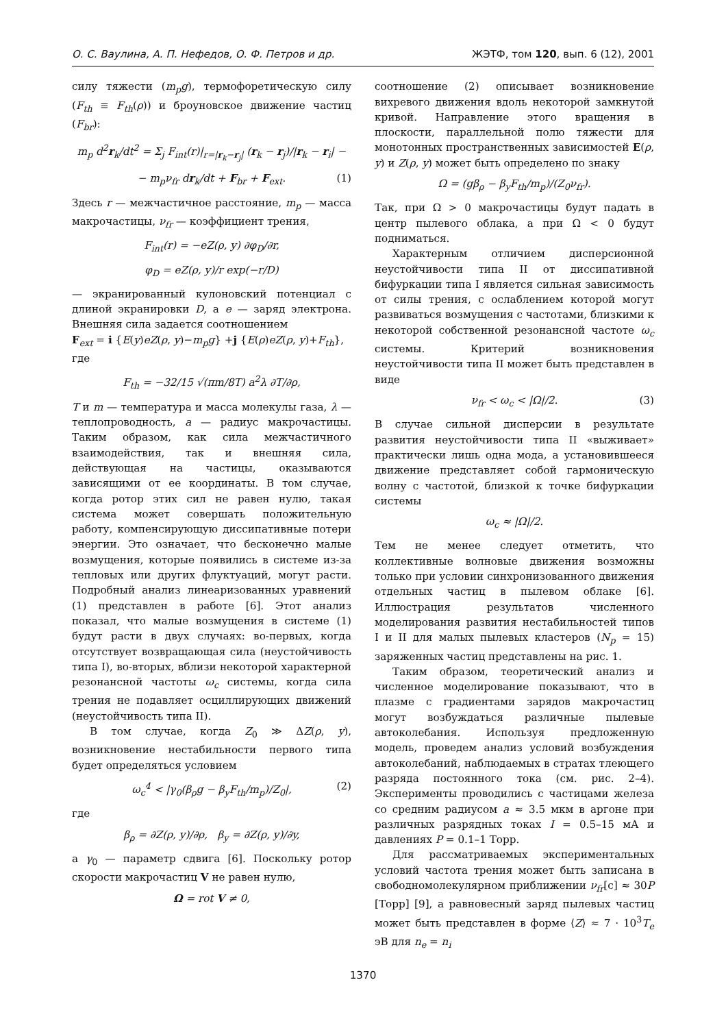О. С. Ваулина, А. П. Нефедов, О. Ф. Петров и др. ЖЭТФ, том 120, вып. 6 (12), 2001
силу тяжести (m<sub>p</sub>g), термофоретическую силу (F<sub>th</sub> ≡ F<sub>th</sub>(ρ)) и броуновское движение частиц (F<sub>br</sub>):
m<sub>p</sub> d<sup>2</sup>r<sub>k</sub>/dt<sup>2</sup> = Σ<sub>j</sub> F<sub>int</sub>(r)|<sub>r=|r<sub>k</sub>−r<sub>j</sub>|</sub> (r<sub>k</sub> − r<sub>j</sub>)/|r<sub>k</sub> − r<sub>i</sub>| −
− m<sub>p</sub>ν<sub>fr</sub> dr<sub>k</sub>/dt + F<sub>br</sub> + F<sub>ext</sub>. (1)
Здесь r — межчастичное расстояние, m<sub>p</sub> — масса макрочастицы, ν<sub>fr</sub> — коэффициент трения,
F<sub>int</sub>(r) = −eZ(ρ, y) ∂φ<sub>D</sub>/∂r,
φ<sub>D</sub> = eZ(ρ, y)/r exp(−r/D)
— экранированный кулоновский потенциал с длиной экранировки D, а e — заряд электрона. Внешняя сила задается соотношением
F<sub>ext</sub> = i {E(y)eZ(ρ, y)−m<sub>p</sub>g} +j {E(ρ)eZ(ρ, y)+F<sub>th</sub>},
где
F<sub>th</sub> = −32/15 √(πm/8T) a<sup>2</sup>λ ∂T/∂ρ,
T и m — температура и масса молекулы газа, λ — теплопроводность, a — радиус макрочастицы. Таким образом, как сила межчастичного взаимодействия, так и внешняя сила, действующая на частицы, оказываются зависящими от ее координаты. В том случае, когда ротор этих сил не равен нулю, такая система может совершать положительную работу, компенсирующую диссипативные потери энергии. Это означает, что бесконечно малые возмущения, которые появились в системе из-за тепловых или других флуктуаций, могут расти. Подробный анализ линеаризованных уравнений (1) представлен в работе [6]. Этот анализ показал, что малые возмущения в системе (1) будут расти в двух случаях: во-первых, когда отсутствует возвращающая сила (неустойчивость типа I), во-вторых, вблизи некоторой характерной резонансной частоты ω<sub>c</sub> системы, когда сила трения не подавляет осциллирующих движений (неустойчивость типа II).
В том случае, когда Z<sub>0</sub> ≫ ΔZ(ρ, y), возникновение нестабильности первого типа будет определяться условием
ω<sub>c</sub><sup>4</sup> < |γ<sub>0</sub>(β<sub>ρ</sub>g − β<sub>y</sub>F<sub>th</sub>/m<sub>p</sub>)/Z<sub>0</sub>|, (2)
где
β<sub>ρ</sub> = ∂Z(ρ, y)/∂ρ, β<sub>y</sub> = ∂Z(ρ, y)/∂y,
а γ<sub>0</sub> — параметр сдвига [6]. Поскольку ротор скорости макрочастиц V не равен нулю,
Ω = rot V ≠ 0,
соотношение (2) описывает возникновение вихревого движения вдоль некоторой замкнутой кривой. Направление этого вращения в плоскости, параллельной полю тяжести для монотонных пространственных зависимостей E(ρ, y) и Z(ρ, y) может быть определено по знаку
Ω = (gβ<sub>ρ</sub> − β<sub>y</sub>F<sub>th</sub>/m<sub>p</sub>)/(Z<sub>0</sub>ν<sub>fr</sub>).
Так, при Ω > 0 макрочастицы будут падать в центр пылевого облака, а при Ω < 0 будут подниматься.
Характерным отличием дисперсионной неустойчивости типа II от диссипативной бифуркации типа I является сильная зависимость от силы трения, с ослаблением которой могут развиваться возмущения с частотами, близкими к некоторой собственной резонансной частоте ω<sub>c</sub> системы. Критерий возникновения неустойчивости типа II может быть представлен в виде
ν<sub>fr</sub> < ω<sub>c</sub> < |Ω|/2. (3)
В случае сильной дисперсии в результате развития неустойчивости типа II «выживает» практически лишь одна мода, а установившееся движение представляет собой гармоническую волну с частотой, близкой к точке бифуркации системы
ω<sub>c</sub> ≈ |Ω|/2.
Тем не менее следует отметить, что коллективные волновые движения возможны только при условии синхронизованного движения отдельных частиц в пылевом облаке [6]. Иллюстрация результатов численного моделирования развития нестабильностей типов I и II для малых пылевых кластеров (N<sub>p</sub> = 15) заряженных частиц представлены на рис. 1.
Таким образом, теоретический анализ и численное моделирование показывают, что в плазме с градиентами зарядов макрочастиц могут возбуждаться различные пылевые автоколебания. Используя предложенную модель, проведем анализ условий возбуждения автоколебаний, наблюдаемых в стратах тлеющего разряда постоянного тока (см. рис. 2–4). Эксперименты проводились с частицами железа со средним радиусом a ≈ 3.5 мкм в аргоне при различных разрядных токах I = 0.5–15 мА и давлениях P = 0.1–1 Торр.
Для рассматриваемых экспериментальных условий частота трения может быть записана в свободномолекулярном приближении ν<sub>fr</sub>[c] ≈ 30P [Торр] [9], а равновесный заряд пылевых частиц может быть представлен в форме ⟨Z⟩ ≈ 7 · 10<sup>3</sup>T<sub>e</sub> эВ для n<sub>e</sub> = n<sub>i</sub>
1370